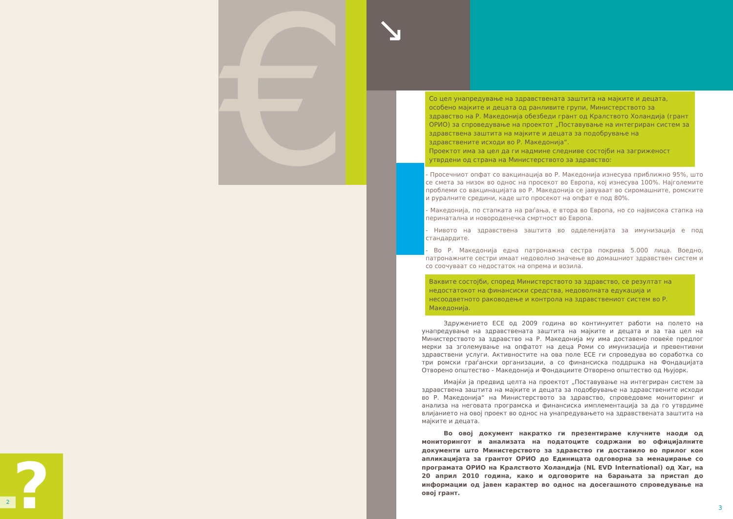€
? 2
↘
Со цел унапредување на здравствената заштита на мајките и децата, особено мајките и децата од ранливите групи, Министерството за здравство на Р. Македонија обезбеди грант од Кралството Холандија (грант ОРИО) за спроведување на проектот „Поставување на интегриран систем за здравствена заштита на мајките и децата за подобрување на здравствените исходи во Р. Македонија“.
Проектот има за цел да ги надмине следниве состојби на загриженост утврдени од страна на Министерството за здравство:
- Просечниот опфат со вакцинација во Р. Македонија изнесува приближно 95%, што се смета за низок во однос на просекот во Европа, кој изнесува 100%. Најголемите проблеми со вакцинацијата во Р. Македонија се јавуваат во сиромашните, ромските и руралните средини, каде што просекот на опфат е под 80%.
- Македонија, по стапката на раѓања, е втора во Европа, но со највисока стапка на перинатална и новороденечка смртност во Европа.
- Нивото на здравствена заштита во одделенијата за имунизација е под стандардите.
- Во Р. Македонија една патронажна сестра покрива 5.000 лица. Воедно, патронажните сестри имаат недоволно значење во домашниот здравствен систем и со соочуваат со недостаток на опрема и возила.
Ваквите состојби, според Министерството за здравство, се резултат на недостатокот на финансиски средства, недоволната едукација и несоодветното раководење и контрола на здравствениот систем во Р. Македонија.
Здружението ЕСЕ од 2009 година во континуитет работи на полето на унапредување на здравствената заштита на мајките и децата и за таа цел на Министерството за здравство на Р. Македонија му има доставено повеќе предлог мерки за зголемување на опфатот на деца Роми со имунизација и превентивни здравствени услуги. Активностите на ова поле ЕСЕ ги спроведува во соработка со три ромски граѓански организации, а со финансиска поддршка на Фондацијата Отворено општество - Македонија и Фондациите Отворено општество од Њујорк.
Имајќи ја предвид целта на проектот „Поставување на интегриран систем за здравствена заштита на мајките и децата за подобрување на здравствените исходи во Р. Македонија“ на Министерството за здравство, спроведовме мониторинг и анализа на неговата програмска и финансиска имплементација за да го утврдиме влијанието на овој проект во однос на унапредувањето на здравствената заштита на мајките и децата.
Во овој документ накратко ги презентираме клучните наоди од мониторингот и анализата на податоците содржани во официјалните документи што Министерството за здравство ги доставило во прилог кон апликацијата за грантот ОРИО до Единицата одговорна за менаџирање со програмата ОРИО на Кралството Холандија (NL EVD International) од Хаг, на 20 април 2010 година, како и одговорите на барањата за пристап до информации од јавен карактер во однос на досегашното спроведување на овој грант.
3